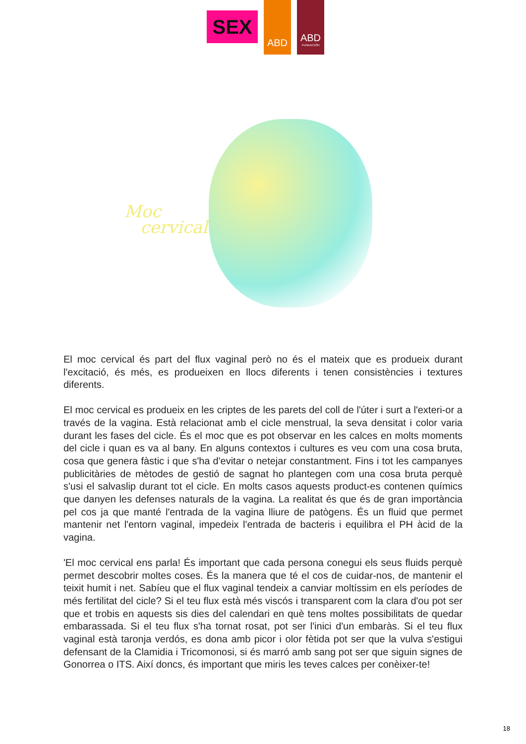SEX
ABD ABD
FUNDACIÓN
Moc
cervical
El moc cervical és part del flux vaginal però no és el mateix que es produeix durant l'excitació, és més, es produeixen en llocs diferents i tenen consistències i textures diferents.
El moc cervical es produeix en les criptes de les parets del coll de l'úter i surt a l'exteri-or a través de la vagina. Està relacionat amb el cicle menstrual, la seva densitat i color varia durant les fases del cicle. És el moc que es pot observar en les calces en molts moments del cicle i quan es va al bany. En alguns contextos i cultures es veu com una cosa bruta, cosa que genera fàstic i que s'ha d'evitar o netejar constantment. Fins i tot les campanyes publicitàries de mètodes de gestió de sagnat ho plantegen com una cosa bruta perquè s'usi el salvaslip durant tot el cicle. En molts casos aquests product-es contenen químics que danyen les defenses naturals de la vagina. La realitat és que és de gran importància pel cos ja que manté l'entrada de la vagina lliure de patògens. És un fluid que permet mantenir net l'entorn vaginal, impedeix l'entrada de bacteris i equilibra el PH àcid de la vagina.
'El moc cervical ens parla! És important que cada persona conegui els seus fluids perquè permet descobrir moltes coses. És la manera que té el cos de cuidar-nos, de mantenir el teixit humit i net. Sabíeu que el flux vaginal tendeix a canviar moltíssim en els períodes de més fertilitat del cicle? Si el teu flux està més viscós i transparent com la clara d'ou pot ser que et trobis en aquests sis dies del calendari en què tens moltes possibilitats de quedar embarassada. Si el teu flux s'ha tornat rosat, pot ser l'inici d'un embaràs. Si el teu flux vaginal està taronja verdós, es dona amb picor i olor fètida pot ser que la vulva s'estigui defensant de la Clamidia i Tricomonosi, si és marró amb sang pot ser que siguin signes de Gonorrea o ITS. Així doncs, és important que miris les teves calces per conèixer-te!
18